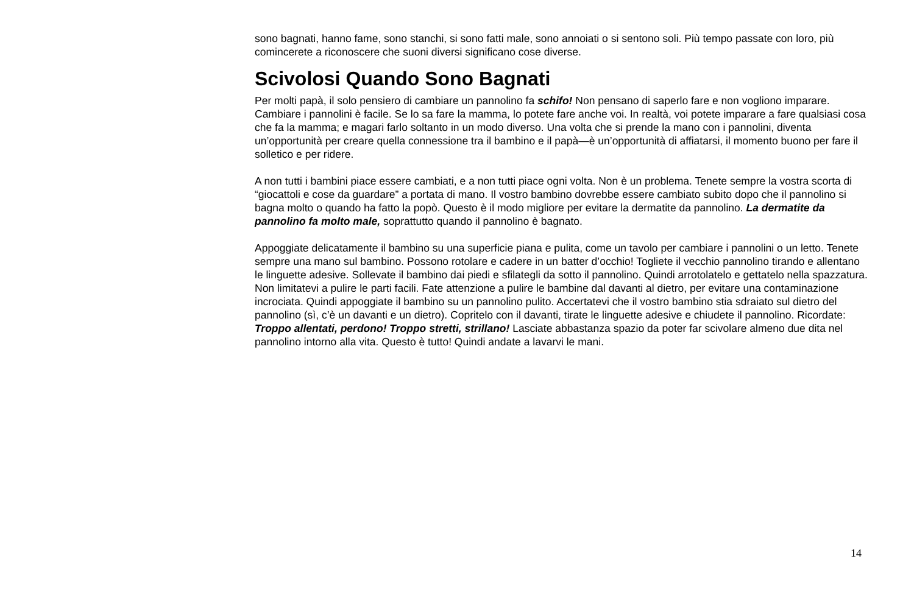sono bagnati, hanno fame, sono stanchi, si sono fatti male, sono annoiati o si sentono soli. Più tempo passate con loro, più comincerete a riconoscere che suoni diversi significano cose diverse.
Scivolosi Quando Sono Bagnati
Per molti papà, il solo pensiero di cambiare un pannolino fa schifo! Non pensano di saperlo fare e non vogliono imparare. Cambiare i pannolini è facile. Se lo sa fare la mamma, lo potete fare anche voi. In realtà, voi potete imparare a fare qualsiasi cosa che fa la mamma; e magari farlo soltanto in un modo diverso. Una volta che si prende la mano con i pannolini, diventa un’opportunità per creare quella connessione tra il bambino e il papà—è un’opportunità di affiatarsi, il momento buono per fare il solletico e per ridere.
A non tutti i bambini piace essere cambiati, e a non tutti piace ogni volta. Non è un problema. Tenete sempre la vostra scorta di “giocattoli e cose da guardare” a portata di mano. Il vostro bambino dovrebbe essere cambiato subito dopo che il pannolino si bagna molto o quando ha fatto la popò. Questo è il modo migliore per evitare la dermatite da pannolino. La dermatite da pannolino fa molto male, soprattutto quando il pannolino è bagnato.
Appoggiate delicatamente il bambino su una superficie piana e pulita, come un tavolo per cambiare i pannolini o un letto. Tenete sempre una mano sul bambino. Possono rotolare e cadere in un batter d’occhio! Togliete il vecchio pannolino tirando e allentano le linguette adesive. Sollevate il bambino dai piedi e sfilategli da sotto il pannolino. Quindi arrotolatelo e gettatelo nella spazzatura. Non limitatevi a pulire le parti facili. Fate attenzione a pulire le bambine dal davanti al dietro, per evitare una contaminazione incrociata. Quindi appoggiate il bambino su un pannolino pulito. Accertatevi che il vostro bambino stia sdraiato sul dietro del pannolino (sì, c’è un davanti e un dietro). Copritelo con il davanti, tirate le linguette adesive e chiudete il pannolino. Ricordate: Troppo allentati, perdono! Troppo stretti, strillano! Lasciate abbastanza spazio da poter far scivolare almeno due dita nel pannolino intorno alla vita. Questo è tutto! Quindi andate a lavarvi le mani.
14